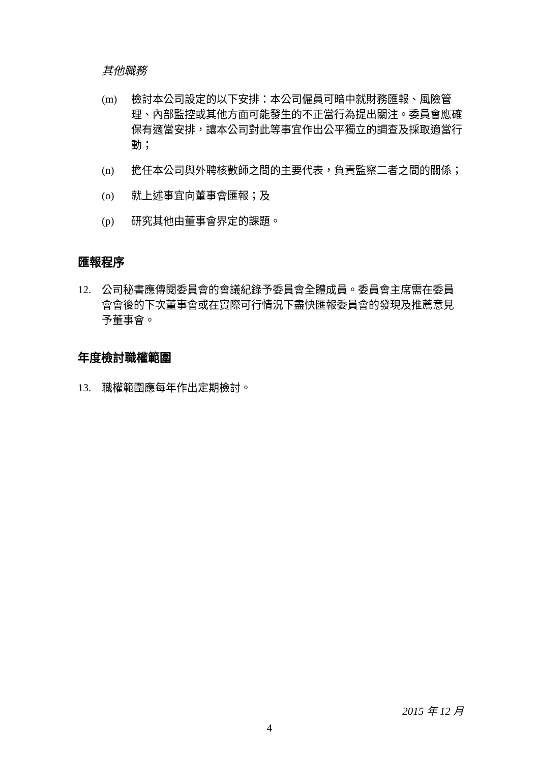其他職務
(m) 檢討本公司設定的以下安排：本公司僱員可暗中就財務匯報、風險管理、內部監控或其他方面可能發生的不正當行為提出關注。委員會應確保有適當安排，讓本公司對此等事宜作出公平獨立的調查及採取適當行動；
(n) 擔任本公司與外聘核數師之間的主要代表，負責監察二者之間的關係；
(o) 就上述事宜向董事會匯報；及
(p) 研究其他由董事會界定的課題。
匯報程序
12. 公司秘書應傳閱委員會的會議紀錄予委員會全體成員。委員會主席需在委員會會後的下次董事會或在實際可行情況下盡快匯報委員會的發現及推薦意見予董事會。
年度檢討職權範圍
13. 職權範圍應每年作出定期檢討。
2015 年 12 月
4